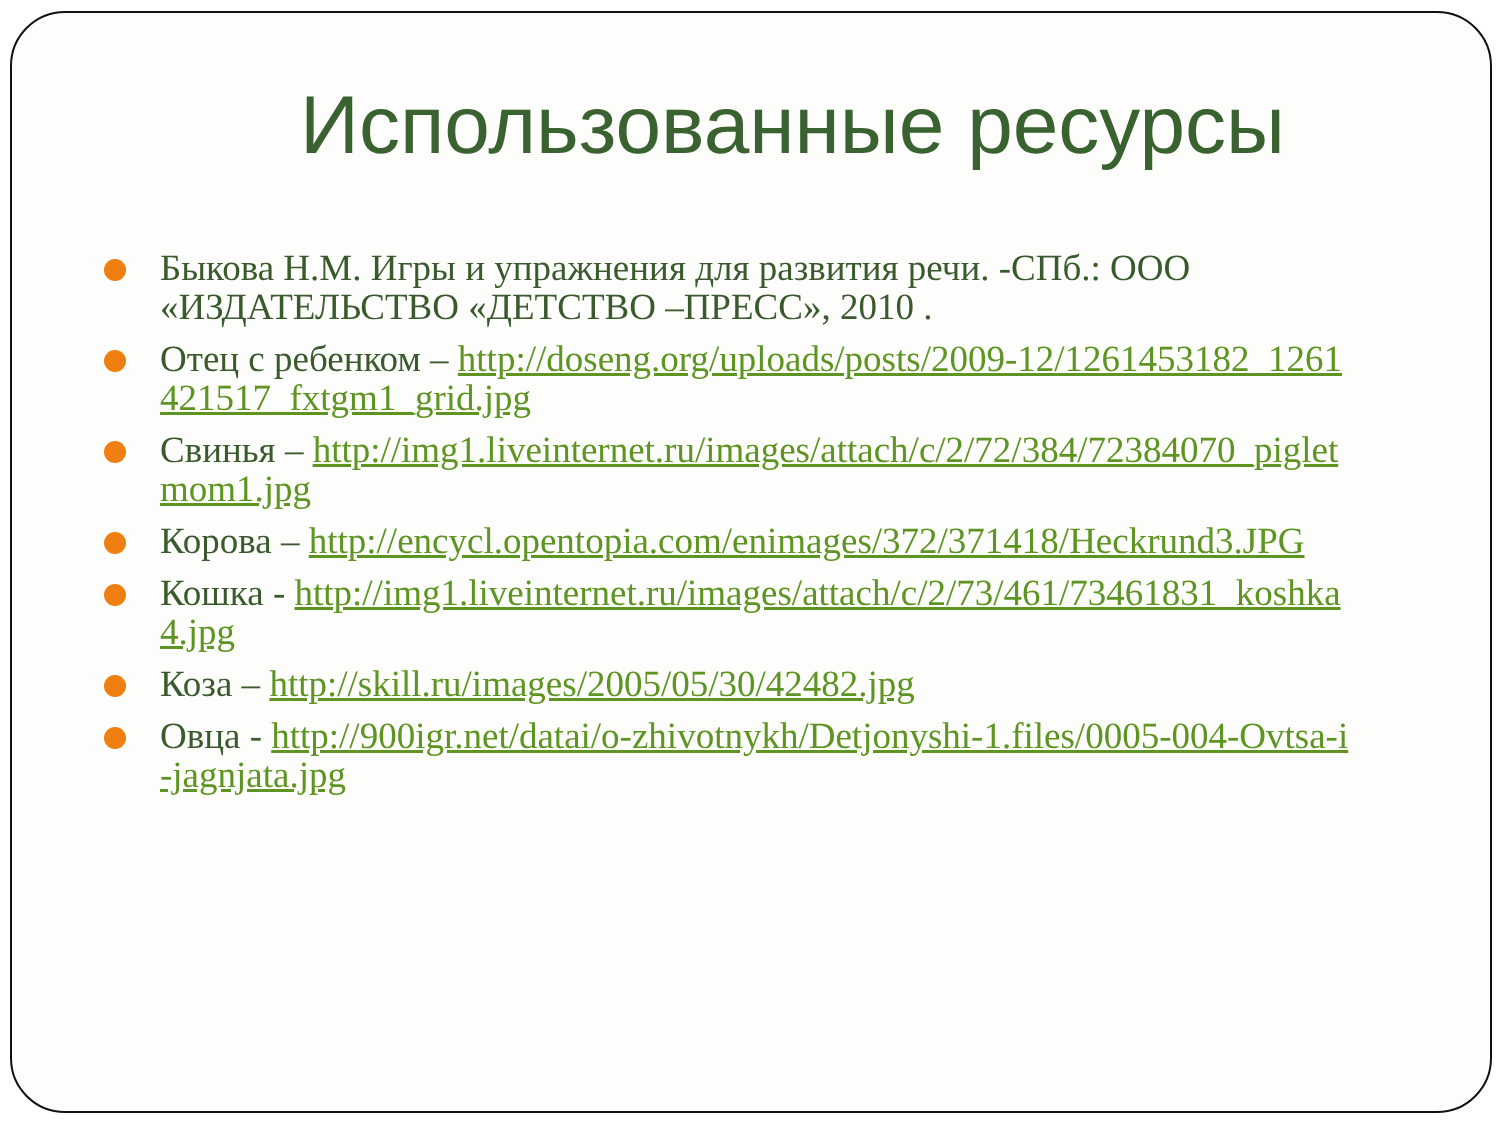Использованные ресурсы
Быкова Н.М. Игры и упражнения для развития речи. -СПб.: ООО «ИЗДАТЕЛЬСТВО «ДЕТСТВО –ПРЕСС», 2010 .
Отец с ребенком – http://doseng.org/uploads/posts/2009-12/1261453182_1261421517_fxtgm1_grid.jpg
Свинья – http://img1.liveinternet.ru/images/attach/c/2/72/384/72384070_pigletmom1.jpg
Корова – http://encycl.opentopia.com/enimages/372/371418/Heckrund3.JPG
Кошка - http://img1.liveinternet.ru/images/attach/c/2/73/461/73461831_koshka4.jpg
Коза – http://skill.ru/images/2005/05/30/42482.jpg
Овца - http://900igr.net/datai/o-zhivotnykh/Detjonyshi-1.files/0005-004-Ovtsa-i-jagnjata.jpg